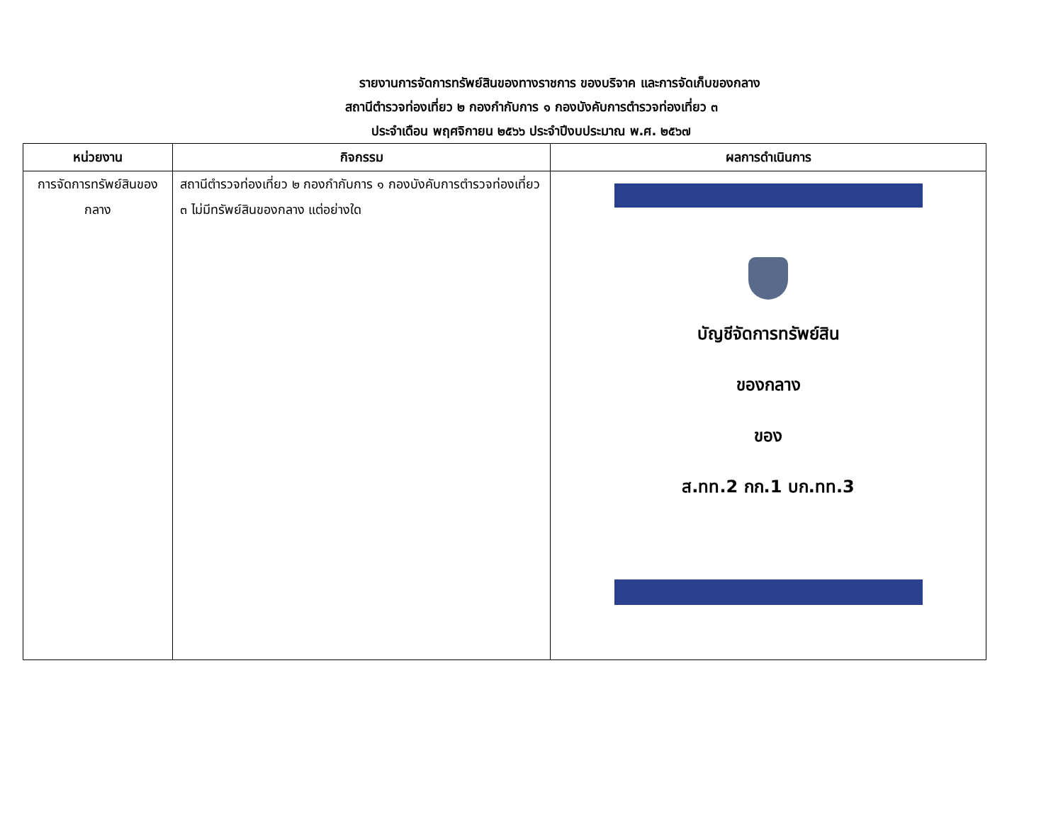รายงานการจัดการทรัพย์สินของทางราชการ ของบริจาค และการจัดเก็บของกลาง
สถานีตำรวจท่องเที่ยว ๒ กองกำกับการ ๑ กองบังคับการตำรวจท่องเที่ยว ๓
ประจำเดือน พฤศจิกายน ๒๕๖๖ ประจำปีงบประมาณ พ.ศ. ๒๕๖๗
| หน่วยงาน | กิจกรรม | ผลการดำเนินการ |
| --- | --- | --- |
| การจัดการทรัพย์สินของ กลาง | สถานีตำรวจท่องเที่ยว ๒ กองกำกับการ ๑ กองบังคับการตำรวจท่องเที่ยว ๓ ไม่มีทรัพย์สินของกลาง แต่อย่างใด | บัญชีจัดการทรัพย์สิน ของกลาง ของ ส.ทท.2 กก.1 บก.ทท.3 |